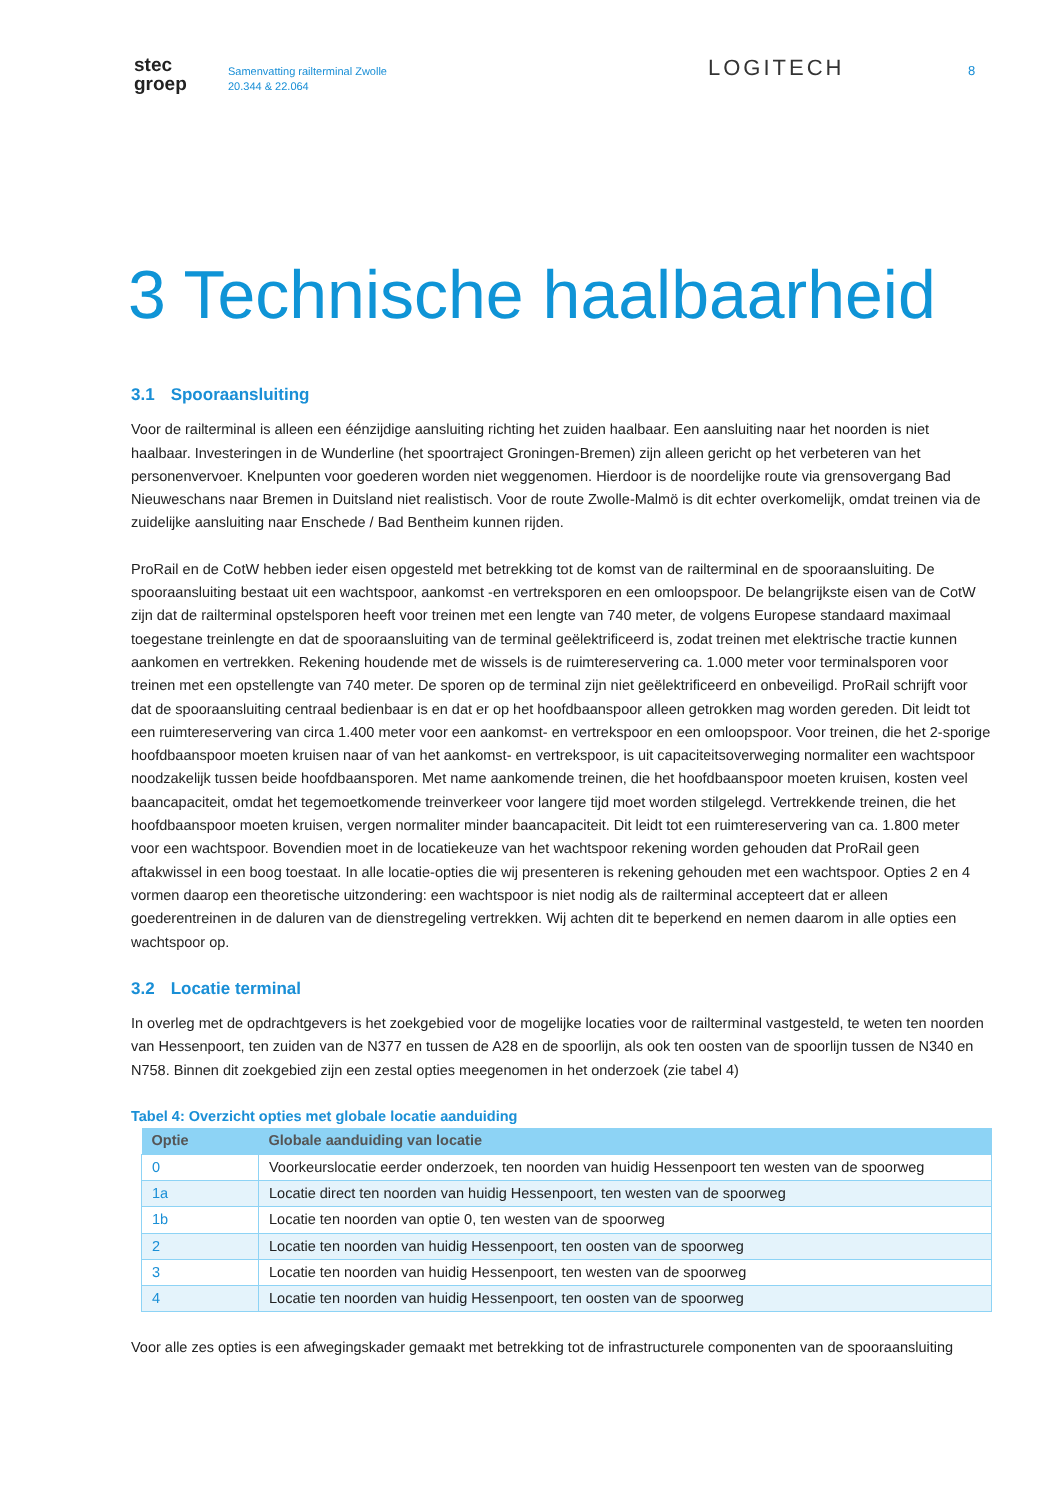stec
groep
Samenvatting railterminal Zwolle
20.344 & 22.064
LOGITECH
8
3 Technische haalbaarheid
3.1 Spooraansluiting
Voor de railterminal is alleen een éénzijdige aansluiting richting het zuiden haalbaar. Een aansluiting naar het noorden is niet haalbaar. Investeringen in de Wunderline (het spoortraject Groningen-Bremen) zijn alleen gericht op het verbeteren van het personenvervoer. Knelpunten voor goederen worden niet weggenomen. Hierdoor is de noordelijke route via grensovergang Bad Nieuweschans naar Bremen in Duitsland niet realistisch. Voor de route Zwolle-Malmö is dit echter overkomelijk, omdat treinen via de zuidelijke aansluiting naar Enschede / Bad Bentheim kunnen rijden.
ProRail en de CotW hebben ieder eisen opgesteld met betrekking tot de komst van de railterminal en de spooraansluiting. De spooraansluiting bestaat uit een wachtspoor, aankomst -en vertreksporen en een omloopspoor. De belangrijkste eisen van de CotW zijn dat de railterminal opstelsporen heeft voor treinen met een lengte van 740 meter, de volgens Europese standaard maximaal toegestane treinlengte en dat de spooraansluiting van de terminal geëlektrificeerd is, zodat treinen met elektrische tractie kunnen aankomen en vertrekken. Rekening houdende met de wissels is de ruimtereservering ca. 1.000 meter voor terminalsporen voor treinen met een opstellengte van 740 meter. De sporen op de terminal zijn niet geëlektrificeerd en onbeveiligd. ProRail schrijft voor dat de spooraansluiting centraal bedienbaar is en dat er op het hoofdbaanspoor alleen getrokken mag worden gereden. Dit leidt tot een ruimtereservering van circa 1.400 meter voor een aankomst- en vertrekspoor en een omloopspoor. Voor treinen, die het 2-sporige hoofdbaanspoor moeten kruisen naar of van het aankomst- en vertrekspoor, is uit capaciteitsoverweging normaliter een wachtspoor noodzakelijk tussen beide hoofdbaansporen. Met name aankomende treinen, die het hoofdbaanspoor moeten kruisen, kosten veel baancapaciteit, omdat het tegemoetkomende treinverkeer voor langere tijd moet worden stilgelegd. Vertrekkende treinen, die het hoofdbaanspoor moeten kruisen, vergen normaliter minder baancapaciteit. Dit leidt tot een ruimtereservering van ca. 1.800 meter voor een wachtspoor. Bovendien moet in de locatiekeuze van het wachtspoor rekening worden gehouden dat ProRail geen aftakwissel in een boog toestaat. In alle locatie-opties die wij presenteren is rekening gehouden met een wachtspoor. Opties 2 en 4 vormen daarop een theoretische uitzondering: een wachtspoor is niet nodig als de railterminal accepteert dat er alleen goederentreinen in de daluren van de dienstregeling vertrekken. Wij achten dit te beperkend en nemen daarom in alle opties een wachtspoor op.
3.2 Locatie terminal
In overleg met de opdrachtgevers is het zoekgebied voor de mogelijke locaties voor de railterminal vastgesteld, te weten ten noorden van Hessenpoort, ten zuiden van de N377 en tussen de A28 en de spoorlijn, als ook ten oosten van de spoorlijn tussen de N340 en N758. Binnen dit zoekgebied zijn een zestal opties meegenomen in het onderzoek (zie tabel 4)
Tabel 4: Overzicht opties met globale locatie aanduiding
| Optie | Globale aanduiding van locatie |
| --- | --- |
| 0 | Voorkeurslocatie eerder onderzoek, ten noorden van huidig Hessenpoort ten westen van de spoorweg |
| 1a | Locatie direct ten noorden van huidig Hessenpoort, ten westen van de spoorweg |
| 1b | Locatie ten noorden van optie 0, ten westen van de spoorweg |
| 2 | Locatie ten noorden van huidig Hessenpoort, ten oosten van de spoorweg |
| 3 | Locatie ten noorden van huidig Hessenpoort, ten westen van de spoorweg |
| 4 | Locatie ten noorden van huidig Hessenpoort, ten oosten van de spoorweg |
Voor alle zes opties is een afwegingskader gemaakt met betrekking tot de infrastructurele componenten van de spooraansluiting